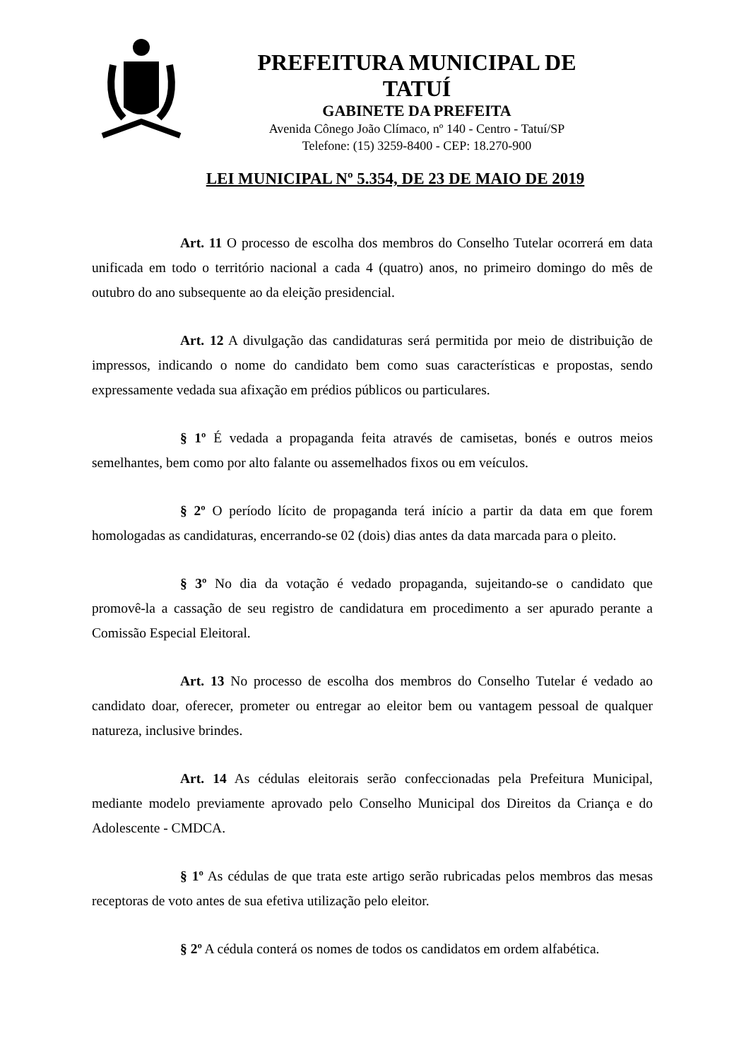PREFEITURA MUNICIPAL DE TATUÍ
GABINETE DA PREFEITA
Avenida Cônego João Clímaco, nº 140 - Centro - Tatuí/SP
Telefone: (15) 3259-8400 - CEP: 18.270-900
LEI MUNICIPAL Nº 5.354, DE 23 DE MAIO DE 2019
Art. 11 O processo de escolha dos membros do Conselho Tutelar ocorrerá em data unificada em todo o território nacional a cada 4 (quatro) anos, no primeiro domingo do mês de outubro do ano subsequente ao da eleição presidencial.
Art. 12 A divulgação das candidaturas será permitida por meio de distribuição de impressos, indicando o nome do candidato bem como suas características e propostas, sendo expressamente vedada sua afixação em prédios públicos ou particulares.
§ 1º É vedada a propaganda feita através de camisetas, bonés e outros meios semelhantes, bem como por alto falante ou assemelhados fixos ou em veículos.
§ 2º O período lícito de propaganda terá início a partir da data em que forem homologadas as candidaturas, encerrando-se 02 (dois) dias antes da data marcada para o pleito.
§ 3º No dia da votação é vedado propaganda, sujeitando-se o candidato que promovê-la a cassação de seu registro de candidatura em procedimento a ser apurado perante a Comissão Especial Eleitoral.
Art. 13 No processo de escolha dos membros do Conselho Tutelar é vedado ao candidato doar, oferecer, prometer ou entregar ao eleitor bem ou vantagem pessoal de qualquer natureza, inclusive brindes.
Art. 14 As cédulas eleitorais serão confeccionadas pela Prefeitura Municipal, mediante modelo previamente aprovado pelo Conselho Municipal dos Direitos da Criança e do Adolescente - CMDCA.
§ 1º As cédulas de que trata este artigo serão rubricadas pelos membros das mesas receptoras de voto antes de sua efetiva utilização pelo eleitor.
§ 2º A cédula conterá os nomes de todos os candidatos em ordem alfabética.